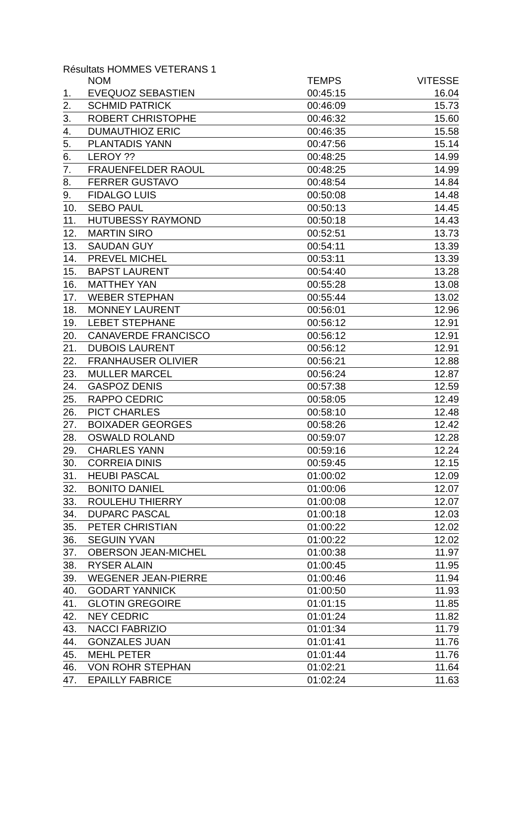Résultats HOMMES VETERANS 1
| | NOM | TEMPS | VITESSE |
| --- | --- | --- | --- |
| 1. | EVEQUOZ SEBASTIEN | 00:45:15 | 16.04 |
| 2. | SCHMID PATRICK | 00:46:09 | 15.73 |
| 3. | ROBERT CHRISTOPHE | 00:46:32 | 15.60 |
| 4. | DUMAUTHIOZ ERIC | 00:46:35 | 15.58 |
| 5. | PLANTADIS YANN | 00:47:56 | 15.14 |
| 6. | LEROY ?? | 00:48:25 | 14.99 |
| 7. | FRAUENFELDER RAOUL | 00:48:25 | 14.99 |
| 8. | FERRER GUSTAVO | 00:48:54 | 14.84 |
| 9. | FIDALGO LUIS | 00:50:08 | 14.48 |
| 10. | SEBO PAUL | 00:50:13 | 14.45 |
| 11. | HUTUBESSY RAYMOND | 00:50:18 | 14.43 |
| 12. | MARTIN SIRO | 00:52:51 | 13.73 |
| 13. | SAUDAN GUY | 00:54:11 | 13.39 |
| 14. | PREVEL MICHEL | 00:53:11 | 13.39 |
| 15. | BAPST LAURENT | 00:54:40 | 13.28 |
| 16. | MATTHEY YAN | 00:55:28 | 13.08 |
| 17. | WEBER STEPHAN | 00:55:44 | 13.02 |
| 18. | MONNEY LAURENT | 00:56:01 | 12.96 |
| 19. | LEBET STEPHANE | 00:56:12 | 12.91 |
| 20. | CANAVERDE FRANCISCO | 00:56:12 | 12.91 |
| 21. | DUBOIS LAURENT | 00:56:12 | 12.91 |
| 22. | FRANHAUSER OLIVIER | 00:56:21 | 12.88 |
| 23. | MULLER MARCEL | 00:56:24 | 12.87 |
| 24. | GASPOZ DENIS | 00:57:38 | 12.59 |
| 25. | RAPPO CEDRIC | 00:58:05 | 12.49 |
| 26. | PICT CHARLES | 00:58:10 | 12.48 |
| 27. | BOIXADER GEORGES | 00:58:26 | 12.42 |
| 28. | OSWALD ROLAND | 00:59:07 | 12.28 |
| 29. | CHARLES YANN | 00:59:16 | 12.24 |
| 30. | CORREIA DINIS | 00:59:45 | 12.15 |
| 31. | HEUBI PASCAL | 01:00:02 | 12.09 |
| 32. | BONITO DANIEL | 01:00:06 | 12.07 |
| 33. | ROULEHU THIERRY | 01:00:08 | 12.07 |
| 34. | DUPARC PASCAL | 01:00:18 | 12.03 |
| 35. | PETER CHRISTIAN | 01:00:22 | 12.02 |
| 36. | SEGUIN YVAN | 01:00:22 | 12.02 |
| 37. | OBERSON JEAN-MICHEL | 01:00:38 | 11.97 |
| 38. | RYSER ALAIN | 01:00:45 | 11.95 |
| 39. | WEGENER JEAN-PIERRE | 01:00:46 | 11.94 |
| 40. | GODART YANNICK | 01:00:50 | 11.93 |
| 41. | GLOTIN GREGOIRE | 01:01:15 | 11.85 |
| 42. | NEY CEDRIC | 01:01:24 | 11.82 |
| 43. | NACCI FABRIZIO | 01:01:34 | 11.79 |
| 44. | GONZALES JUAN | 01:01:41 | 11.76 |
| 45. | MEHL PETER | 01:01:44 | 11.76 |
| 46. | VON ROHR STEPHAN | 01:02:21 | 11.64 |
| 47. | EPAILLY FABRICE | 01:02:24 | 11.63 |